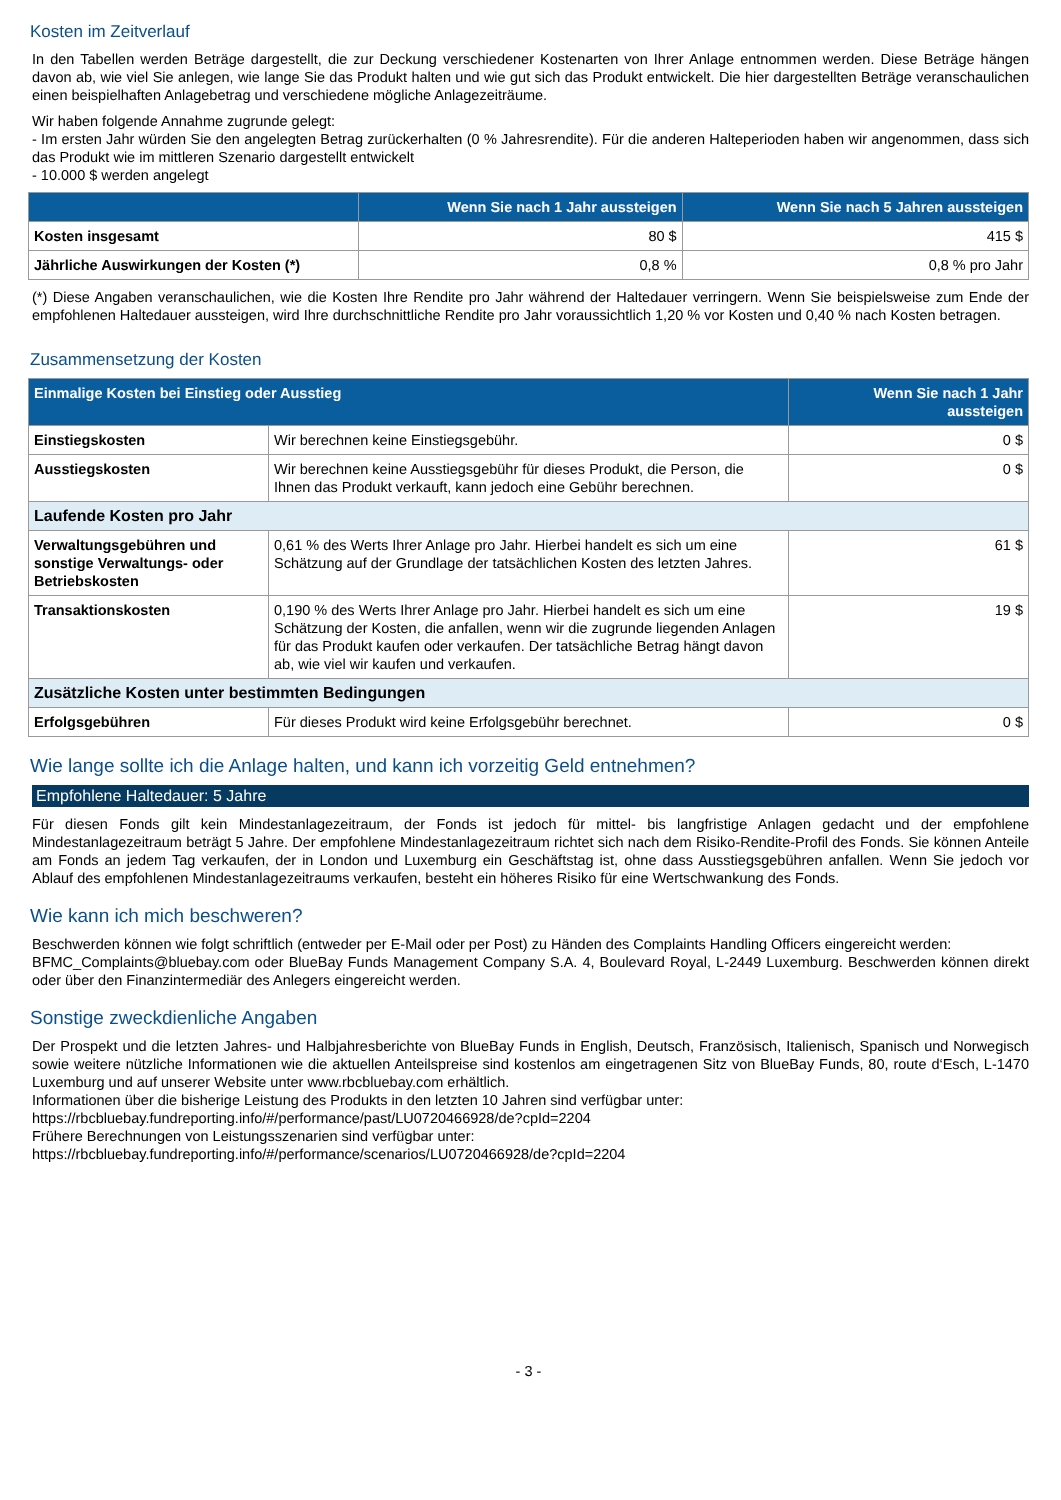Kosten im Zeitverlauf
In den Tabellen werden Beträge dargestellt, die zur Deckung verschiedener Kostenarten von Ihrer Anlage entnommen werden. Diese Beträge hängen davon ab, wie viel Sie anlegen, wie lange Sie das Produkt halten und wie gut sich das Produkt entwickelt. Die hier dargestellten Beträge veranschaulichen einen beispielhaften Anlagebetrag und verschiedene mögliche Anlagezeiträume.
Wir haben folgende Annahme zugrunde gelegt:
- Im ersten Jahr würden Sie den angelegten Betrag zurückerhalten (0 % Jahresrendite). Für die anderen Halteperioden haben wir angenommen, dass sich das Produkt wie im mittleren Szenario dargestellt entwickelt
- 10.000 $ werden angelegt
| | Wenn Sie nach 1 Jahr aussteigen | Wenn Sie nach 5 Jahren aussteigen |
| --- | --- | --- |
| Kosten insgesamt | 80 $ | 415 $ |
| Jährliche Auswirkungen der Kosten (*) | 0,8 % | 0,8 % pro Jahr |
(*) Diese Angaben veranschaulichen, wie die Kosten Ihre Rendite pro Jahr während der Haltedauer verringern. Wenn Sie beispielsweise zum Ende der empfohlenen Haltedauer aussteigen, wird Ihre durchschnittliche Rendite pro Jahr voraussichtlich 1,20 % vor Kosten und 0,40 % nach Kosten betragen.
Zusammensetzung der Kosten
| Einmalige Kosten bei Einstieg oder Ausstieg | | Wenn Sie nach 1 Jahr aussteigen |
| --- | --- | --- |
| Einstiegskosten | Wir berechnen keine Einstiegsgebühr. | 0 $ |
| Ausstiegskosten | Wir berechnen keine Ausstiegsgebühr für dieses Produkt, die Person, die Ihnen das Produkt verkauft, kann jedoch eine Gebühr berechnen. | 0 $ |
| Laufende Kosten pro Jahr | | |
| Verwaltungsgebühren und sonstige Verwaltungs- oder Betriebskosten | 0,61 % des Werts Ihrer Anlage pro Jahr. Hierbei handelt es sich um eine Schätzung auf der Grundlage der tatsächlichen Kosten des letzten Jahres. | 61 $ |
| Transaktionskosten | 0,190 % des Werts Ihrer Anlage pro Jahr. Hierbei handelt es sich um eine Schätzung der Kosten, die anfallen, wenn wir die zugrunde liegenden Anlagen für das Produkt kaufen oder verkaufen. Der tatsächliche Betrag hängt davon ab, wie viel wir kaufen und verkaufen. | 19 $ |
| Zusätzliche Kosten unter bestimmten Bedingungen | | |
| Erfolgsgebühren | Für dieses Produkt wird keine Erfolgsgebühr berechnet. | 0 $ |
Wie lange sollte ich die Anlage halten, und kann ich vorzeitig Geld entnehmen?
Empfohlene Haltedauer: 5 Jahre
Für diesen Fonds gilt kein Mindestanlagezeitraum, der Fonds ist jedoch für mittel- bis langfristige Anlagen gedacht und der empfohlene Mindestanlagezeitraum beträgt 5 Jahre. Der empfohlene Mindestanlagezeitraum richtet sich nach dem Risiko-Rendite-Profil des Fonds. Sie können Anteile am Fonds an jedem Tag verkaufen, der in London und Luxemburg ein Geschäftstag ist, ohne dass Ausstiegsgebühren anfallen. Wenn Sie jedoch vor Ablauf des empfohlenen Mindestanlagezeitraums verkaufen, besteht ein höheres Risiko für eine Wertschwankung des Fonds.
Wie kann ich mich beschweren?
Beschwerden können wie folgt schriftlich (entweder per E-Mail oder per Post) zu Händen des Complaints Handling Officers eingereicht werden:
BFMC_Complaints@bluebay.com oder BlueBay Funds Management Company S.A. 4, Boulevard Royal, L-2449 Luxemburg. Beschwerden können direkt oder über den Finanzintermediär des Anlegers eingereicht werden.
Sonstige zweckdienliche Angaben
Der Prospekt und die letzten Jahres- und Halbjahresberichte von BlueBay Funds in English, Deutsch, Französisch, Italienisch, Spanisch und Norwegisch sowie weitere nützliche Informationen wie die aktuellen Anteilspreise sind kostenlos am eingetragenen Sitz von BlueBay Funds, 80, route d‘Esch, L-1470 Luxemburg und auf unserer Website unter www.rbcbluebay.com erhältlich.
Informationen über die bisherige Leistung des Produkts in den letzten 10 Jahren sind verfügbar unter:
https://rbcbluebay.fundreporting.info/#/performance/past/LU0720466928/de?cpId=2204
Frühere Berechnungen von Leistungsszenarien sind verfügbar unter:
https://rbcbluebay.fundreporting.info/#/performance/scenarios/LU0720466928/de?cpId=2204
- 3 -